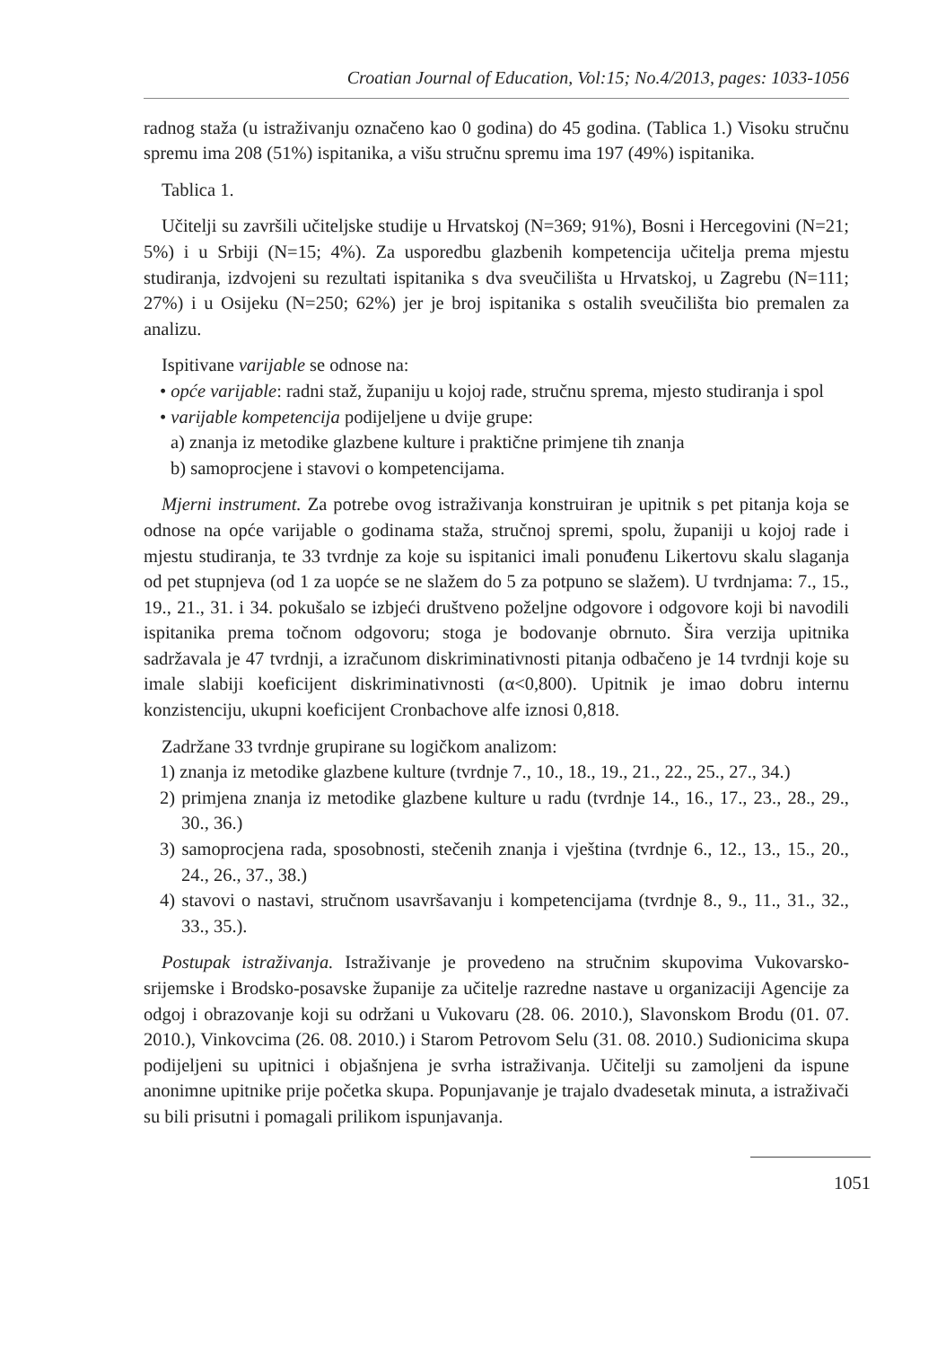Croatian Journal of Education, Vol:15; No.4/2013, pages: 1033-1056
radnog staža (u istraživanju označeno kao 0 godina) do 45 godina. (Tablica 1.) Visoku stručnu spremu ima 208 (51%) ispitanika, a višu stručnu spremu ima 197 (49%) ispitanika.
Tablica 1.
Učitelji su završili učiteljske studije u Hrvatskoj (N=369; 91%), Bosni i Hercegovini (N=21; 5%) i u Srbiji (N=15; 4%). Za usporedbu glazbenih kompetencija učitelja prema mjestu studiranja, izdvojeni su rezultati ispitanika s dva sveučilišta u Hrvatskoj, u Zagrebu (N=111; 27%) i u Osijeku (N=250; 62%) jer je broj ispitanika s ostalih sveučilišta bio premalen za analizu.
Ispitivane varijable se odnose na:
• opće varijable: radni staž, županiju u kojoj rade, stručnu sprema, mjesto studiranja i spol
• varijable kompetencija podijeljene u dvije grupe:
a) znanja iz metodike glazbene kulture i praktične primjene tih znanja
b) samoprocjene i stavovi o kompetencijama.
Mjerni instrument. Za potrebe ovog istraživanja konstruiran je upitnik s pet pitanja koja se odnose na opće varijable o godinama staža, stručnoj spremi, spolu, županiji u kojoj rade i mjestu studiranja, te 33 tvrdnje za koje su ispitanici imali ponuđenu Likertovu skalu slaganja od pet stupnjeva (od 1 za uopće se ne slažem do 5 za potpuno se slažem). U tvrdnjama: 7., 15., 19., 21., 31. i 34. pokušalo se izbjeći društveno poželjne odgovore i odgovore koji bi navodili ispitanika prema točnom odgovoru; stoga je bodovanje obrnuto. Šira verzija upitnika sadržavala je 47 tvrdnji, a izračunom diskriminativnosti pitanja odbačeno je 14 tvrdnji koje su imale slabiji koeficijent diskriminativnosti (α<0,800). Upitnik je imao dobru internu konzistenciju, ukupni koeficijent Cronbachove alfe iznosi 0,818.
Zadržane 33 tvrdnje grupirane su logičkom analizom:
1) znanja iz metodike glazbene kulture (tvrdnje 7., 10., 18., 19., 21., 22., 25., 27., 34.)
2) primjena znanja iz metodike glazbene kulture u radu (tvrdnje 14., 16., 17., 23., 28., 29., 30., 36.)
3) samoprocjena rada, sposobnosti, stečenih znanja i vještina (tvrdnje 6., 12., 13., 15., 20., 24., 26., 37., 38.)
4) stavovi o nastavi, stručnom usavršavanju i kompetencijama (tvrdnje 8., 9., 11., 31., 32., 33., 35.).
Postupak istraživanja. Istraživanje je provedeno na stručnim skupovima Vukovarsko-srijemske i Brodsko-posavske županije za učitelje razredne nastave u organizaciji Agencije za odgoj i obrazovanje koji su održani u Vukovaru (28. 06. 2010.), Slavonskom Brodu (01. 07. 2010.), Vinkovcima (26. 08. 2010.) i Starom Petrovom Selu (31. 08. 2010.) Sudionicima skupa podijeljeni su upitnici i objašnjena je svrha istraživanja. Učitelji su zamoljeni da ispune anonimne upitnike prije početka skupa. Popunjavanje je trajalo dvadesetak minuta, a istraživači su bili prisutni i pomagali prilikom ispunjavanja.
1051